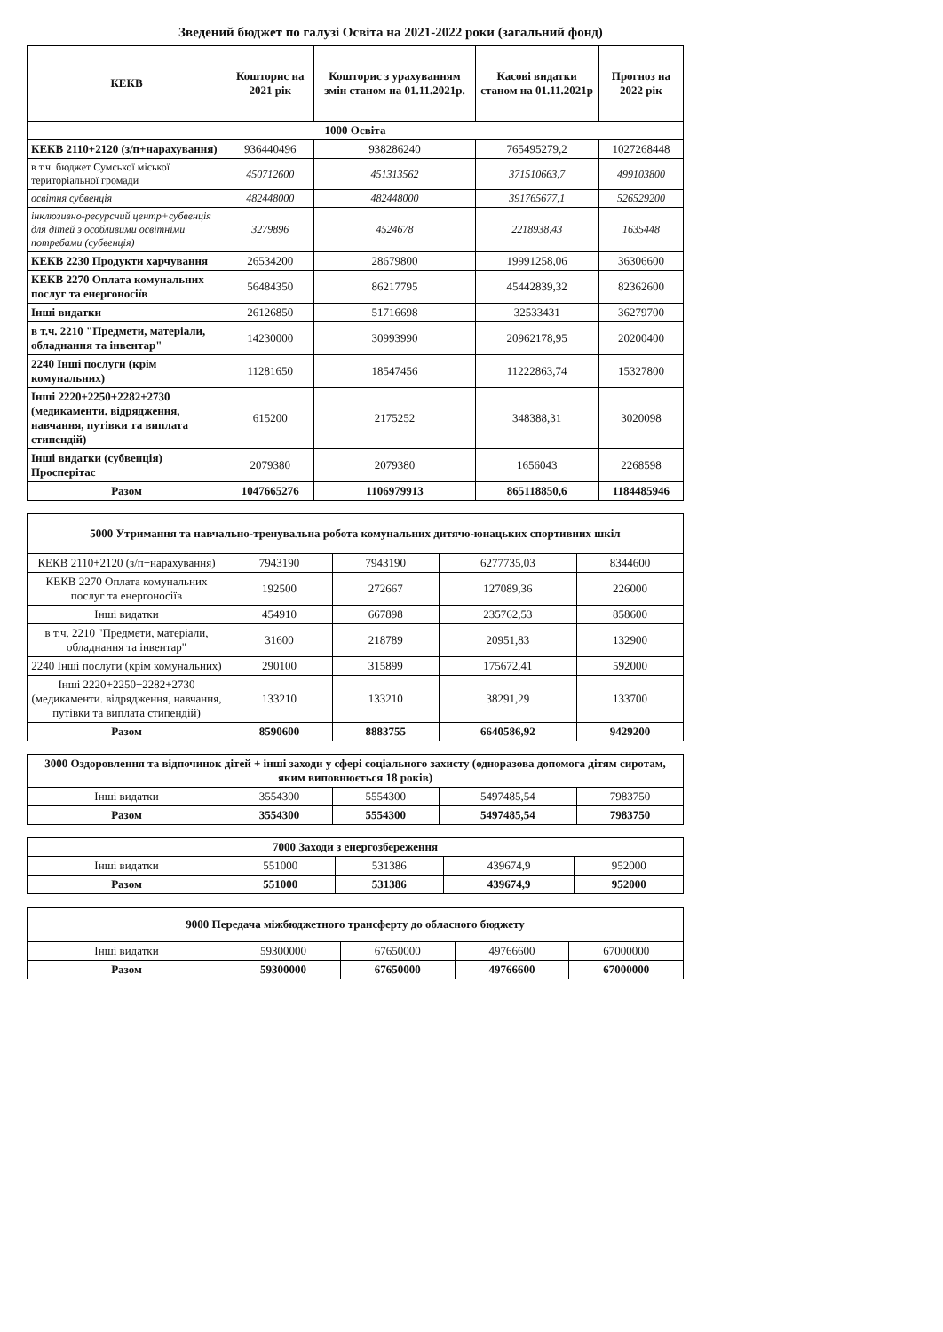Зведений бюджет по галузі Освіта на 2021-2022 роки (загальний фонд)
| КЕКВ | Кошторис на 2021 рік | Кошторис з урахуванням змін станом на 01.11.2021р. | Касові видатки станом на 01.11.2021р | Прогноз на 2022 рік |
| --- | --- | --- | --- | --- |
| 1000 Освіта | | | | |
| КЕКВ 2110+2120 (з/п+нарахування) | 936440496 | 938286240 | 765495279,2 | 1027268448 |
| в т.ч. бюджет Сумської міської територіальної громади | 450712600 | 451313562 | 371510663,7 | 499103800 |
| освітня субвенція | 482448000 | 482448000 | 391765677,1 | 526529200 |
| інклюзивно-ресурсний центр+субвенція для дітей з особливими освітніми потребами (субвенція) | 3279896 | 4524678 | 2218938,43 | 1635448 |
| КЕКВ 2230 Продукти харчування | 26534200 | 28679800 | 19991258,06 | 36306600 |
| КЕКВ 2270 Оплата комунальних послуг та енергоносіїв | 56484350 | 86217795 | 45442839,32 | 82362600 |
| Інші видатки | 26126850 | 51716698 | 32533431 | 36279700 |
| в т.ч. 2210 "Предмети, матеріали, обладнання та інвентар" | 14230000 | 30993990 | 20962178,95 | 20200400 |
| 2240 Інші послуги (крім комунальних) | 11281650 | 18547456 | 11222863,74 | 15327800 |
| Інші 2220+2250+2282+2730 (медикаменти. відрядження, навчання, путівки та виплата стипендій) | 615200 | 2175252 | 348388,31 | 3020098 |
| Інші видатки (субвенція) Просперітас | 2079380 | 2079380 | 1656043 | 2268598 |
| Разом | 1047665276 | 1106979913 | 865118850,6 | 1184485946 |
| 5000 Утримання та навчально-тренувальна робота комунальних дитячо-юнацьких спортивних шкіл | | | | |
| КЕКВ 2110+2120 (з/п+нарахування) | 7943190 | 7943190 | 6277735,03 | 8344600 |
| КЕКВ 2270 Оплата комунальних послуг та енергоносіїв | 192500 | 272667 | 127089,36 | 226000 |
| Інші видатки | 454910 | 667898 | 235762,53 | 858600 |
| в т.ч. 2210 "Предмети, матеріали, обладнання та інвентар" | 31600 | 218789 | 20951,83 | 132900 |
| 2240 Інші послуги (крім комунальних) | 290100 | 315899 | 175672,41 | 592000 |
| Інші 2220+2250+2282+2730 (медикаменти. відрядження, навчання, путівки та виплата стипендій) | 133210 | 133210 | 38291,29 | 133700 |
| Разом | 8590600 | 8883755 | 6640586,92 | 9429200 |
| 3000 Оздоровлення та відпочинок дітей + інші заходи у сфері соціального захисту (одноразова допомога дітям сиротам, яким виповнюється 18 років) | | | | |
| Інші видатки | 3554300 | 5554300 | 5497485,54 | 7983750 |
| Разом | 3554300 | 5554300 | 5497485,54 | 7983750 |
| 7000 Заходи з енергозбереження | | | | |
| Інші видатки | 551000 | 531386 | 439674,9 | 952000 |
| Разом | 551000 | 531386 | 439674,9 | 952000 |
| 9000 Передача міжбюджетного трансферту до обласного бюджету | | | | |
| Інші видатки | 59300000 | 67650000 | 49766600 | 67000000 |
| Разом | 59300000 | 67650000 | 49766600 | 67000000 |